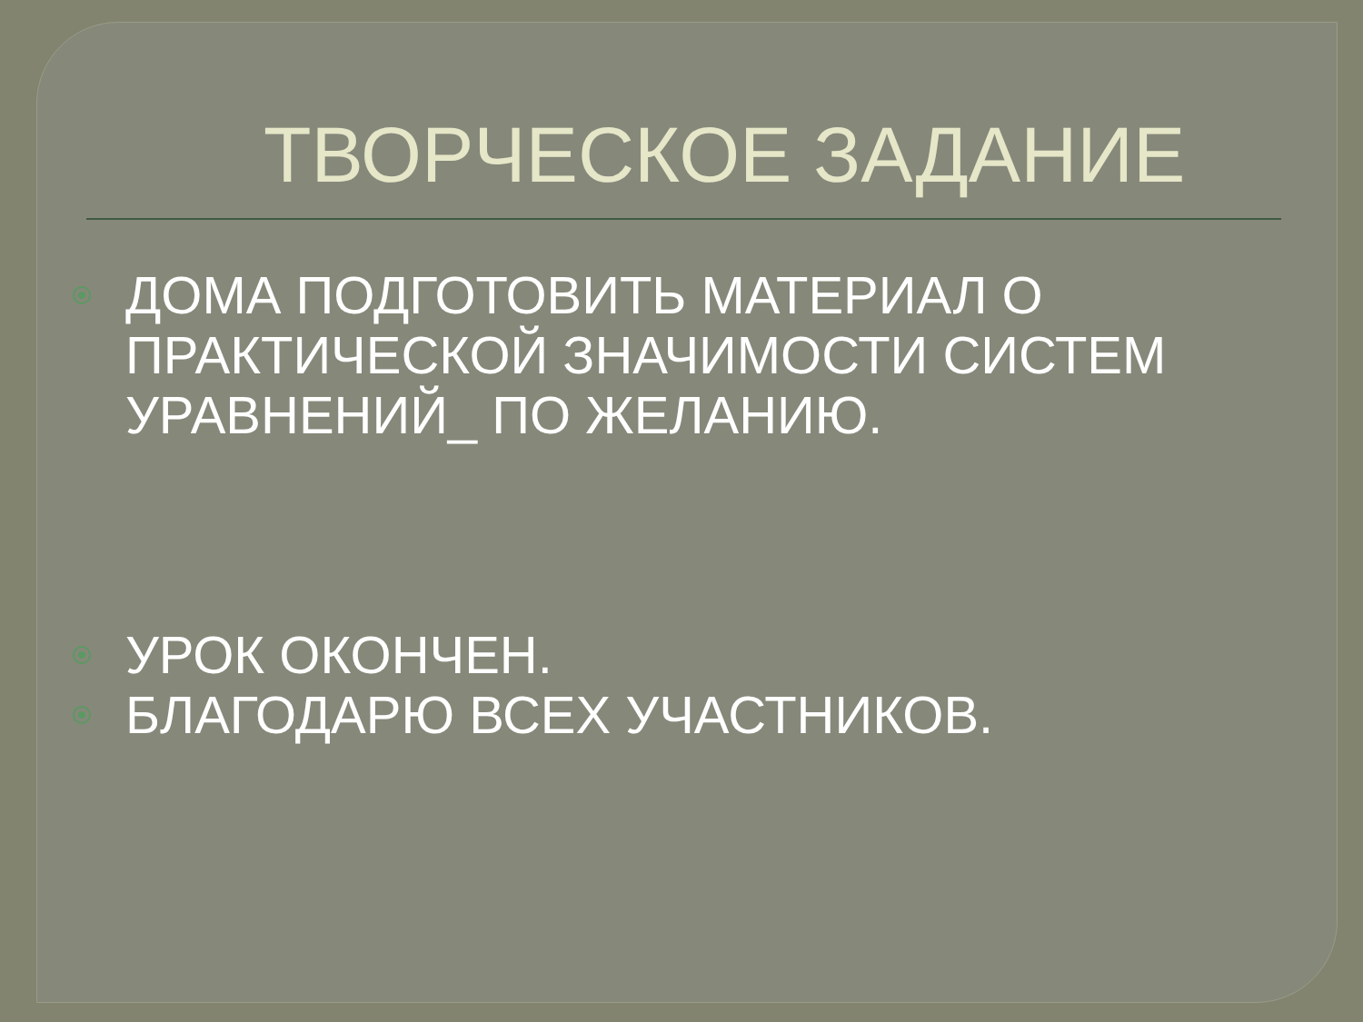ТВОРЧЕСКОЕ ЗАДАНИЕ
ДОМА ПОДГОТОВИТЬ МАТЕРИАЛ О ПРАКТИЧЕСКОЙ ЗНАЧИМОСТИ СИСТЕМ УРАВНЕНИЙ_ ПО ЖЕЛАНИЮ.
УРОК ОКОНЧЕН.
БЛАГОДАРЮ ВСЕХ УЧАСТНИКОВ.